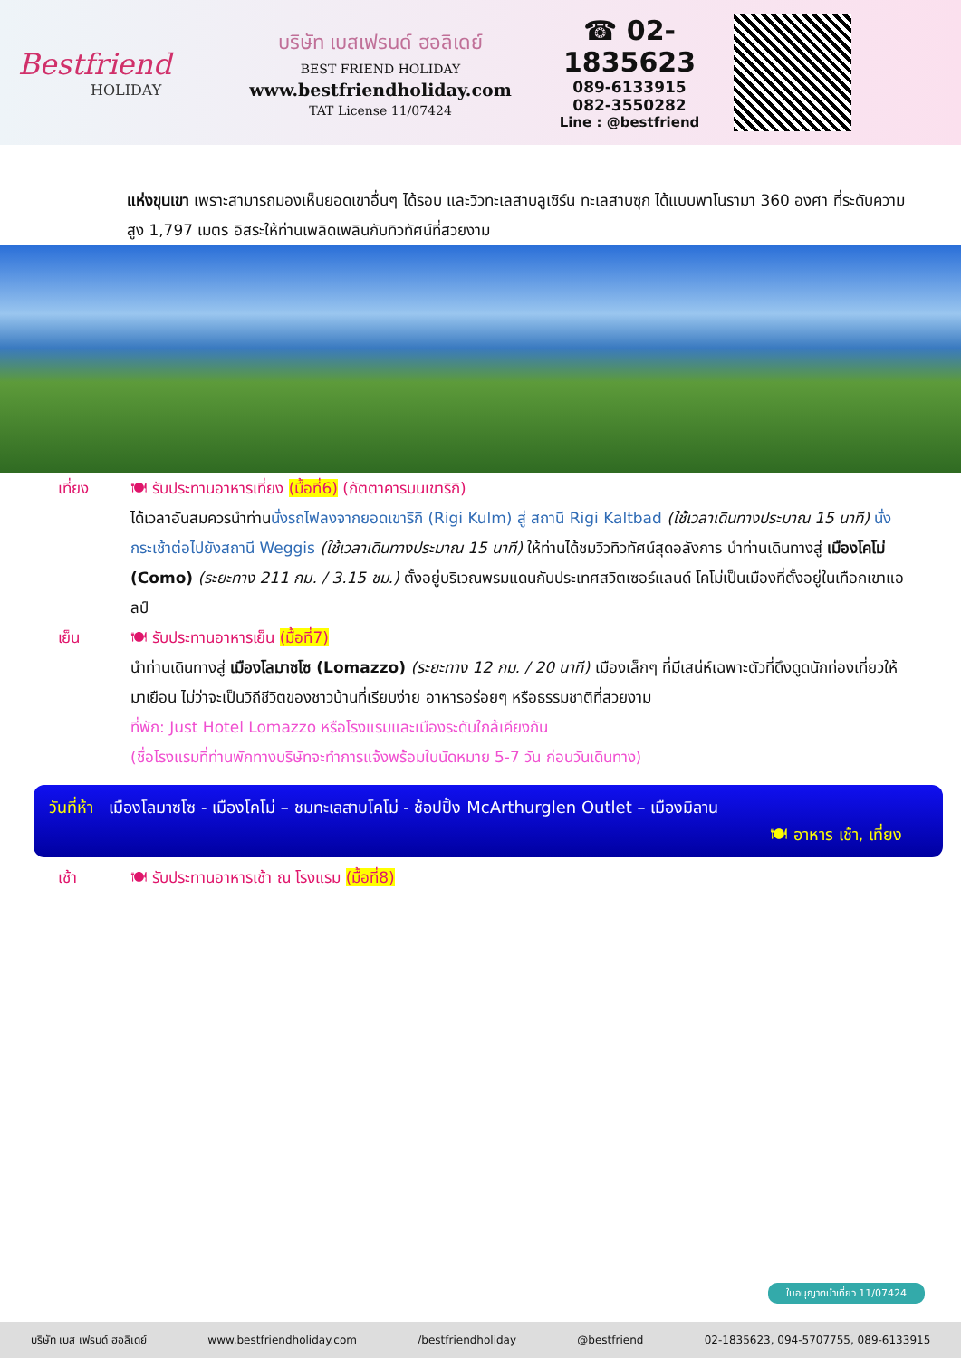Bestfriend
HOLIDAY
บริษัท เบสเฟรนด์ ฮอลิเดย์
BEST FRIEND HOLIDAY
www.bestfriendholiday.com
TAT License 11/07424
☎ 02-1835623
089-6133915
082-3550282
Line : @bestfriend
แห่งขุนเขา เพราะสามารถมองเห็นยอดเขาอื่นๆ ได้รอบ และวิวทะเลสาบลูเซิร์น ทะเลสาบซุก ได้แบบพาโนรามา 360 องศา ที่ระดับความสูง 1,797 เมตร อิสระให้ท่านเพลิดเพลินกับทิวทัศน์ที่สวยงาม
เที่ยง 🍽 รับประทานอาหารเที่ยง (มื้อที่6) (ภัตตาคารบนเขาริกิ)
ได้เวลาอันสมควรนำท่านนั่งรถไฟลงจากยอดเขาริกิ (Rigi Kulm) สู่ สถานี Rigi Kaltbad (ใช้เวลาเดินทางประมาณ 15 นาที) นั่งกระเช้าต่อไปยังสถานี Weggis (ใช้เวลาเดินทางประมาณ 15 นาที) ให้ท่านได้ชมวิวทิวทัศน์สุดอลังการ นำท่านเดินทางสู่ เมืองโคโม่ (Como) (ระยะทาง 211 กม. / 3.15 ชม.) ตั้งอยู่บริเวณพรมแดนกับประเทศสวิตเซอร์แลนด์ โคโม่เป็นเมืองที่ตั้งอยู่ในเทือกเขาแอลป์
เย็น 🍽 รับประทานอาหารเย็น (มื้อที่7)
นำท่านเดินทางสู่ เมืองโลมาซโซ (Lomazzo) (ระยะทาง 12 กม. / 20 นาที) เมืองเล็กๆ ที่มีเสน่ห์เฉพาะตัวที่ดึงดูดนักท่องเที่ยวให้มาเยือน ไม่ว่าจะเป็นวิถีชีวิตของชาวบ้านที่เรียบง่าย อาหารอร่อยๆ หรือธรรมชาติที่สวยงาม
ที่พัก: Just Hotel Lomazzo หรือโรงแรมและเมืองระดับใกล้เคียงกัน
(ชื่อโรงแรมที่ท่านพักทางบริษัทจะทำการแจ้งพร้อมใบนัดหมาย 5-7 วัน ก่อนวันเดินทาง)
วันที่ห้า เมืองโลมาซโซ - เมืองโคโม่ – ชมทะเลสาบโคโม่ - ช้อปปิ้ง McArthurglen Outlet – เมืองมิลาน
🍽 อาหาร เช้า, เที่ยง
เช้า 🍽 รับประทานอาหารเช้า ณ โรงแรม (มื้อที่8)
ใบอนุญาตนำเที่ยว 11/07424
บริษัท เบส เฟรนด์ ฮอลิเดย์ www.bestfriendholiday.com /bestfriendholiday @bestfriend 02-1835623, 094-5707755, 089-6133915